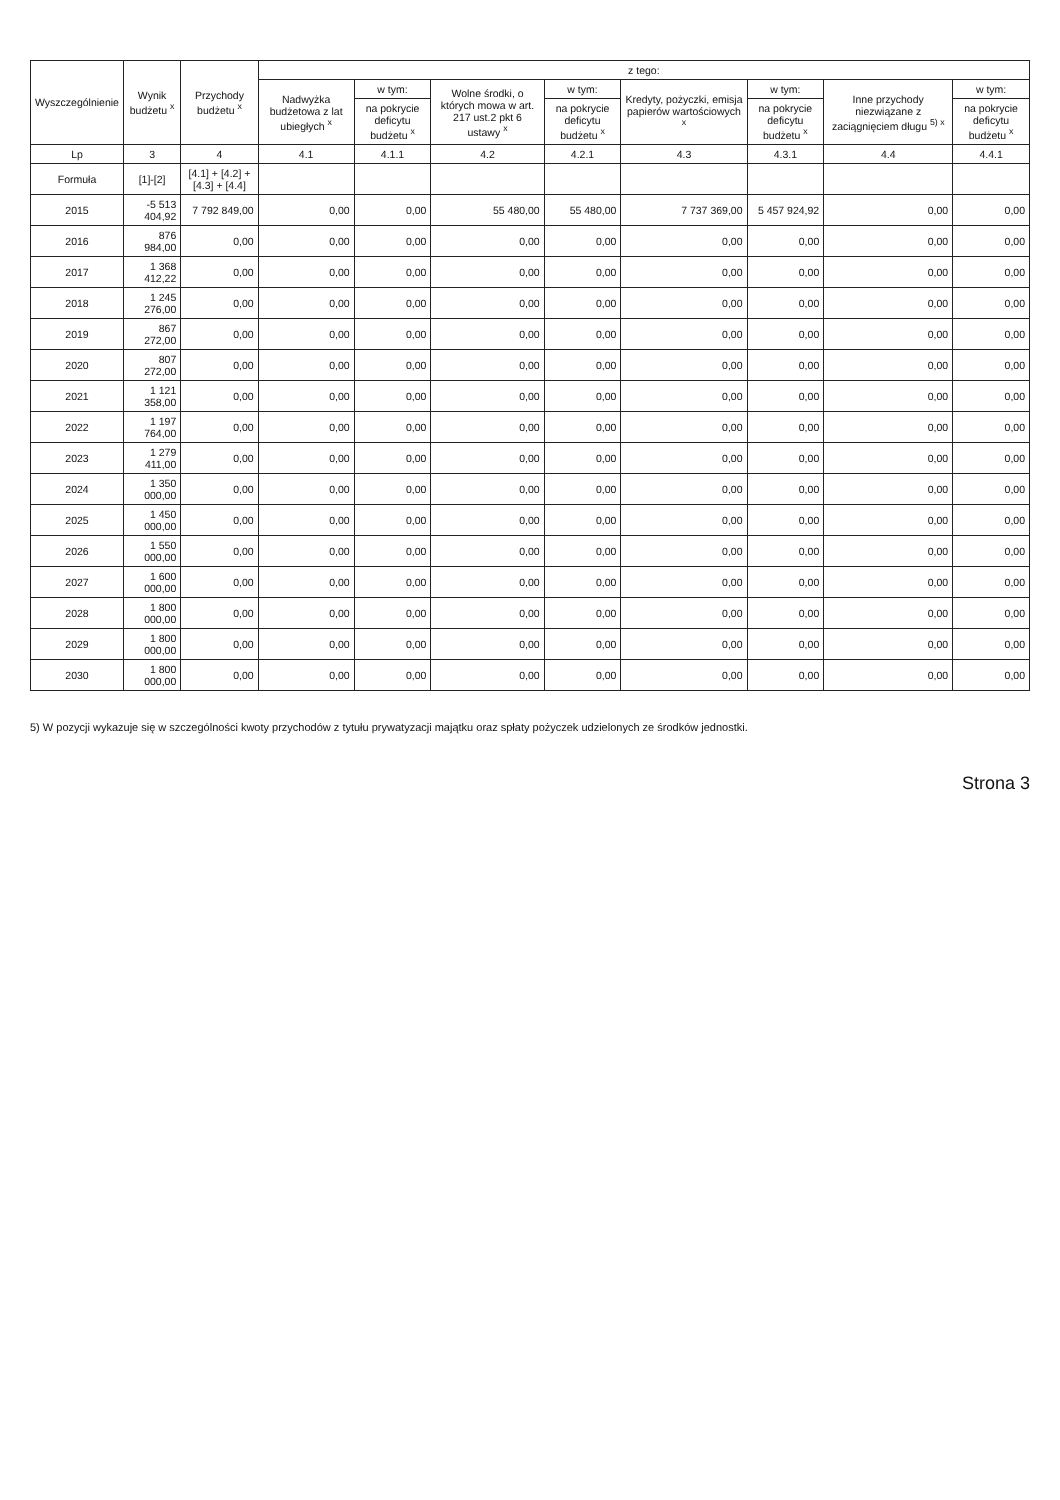| Wyszczególnienie | Wynik budżetu <sup>x</sup> | Przychody budżetu <sup>x</sup> | z tego: | | | | | | | |
| --- | --- | --- | --- | --- | --- | --- | --- | --- | --- | --- |
| | | | Nadwyżka budżetowa z lat ubiegłych <sup>x</sup> | w tym: | Wolne środki, o których mowa w art. 217 ust.2 pkt 6 ustawy <sup>x</sup> | w tym: | Kredyty, pożyczki, emisja papierów wartościowych <sup>x</sup> | w tym: | Inne przychody niezwiązane z zaciągnięciem długu <sup>5) x</sup> | w tym: |
| | | | | na pokrycie deficytu budżetu <sup>x</sup> | | na pokrycie deficytu budżetu <sup>x</sup> | | na pokrycie deficytu budżetu <sup>x</sup> | | na pokrycie deficytu budżetu <sup>x</sup> |
| Lp | 3 | 4 | 4.1 | 4.1.1 | 4.2 | 4.2.1 | 4.3 | 4.3.1 | 4.4 | 4.4.1 |
| Formuła | [1]-[2] | [4.1] + [4.2] + [4.3] + [4.4] | | | | | | | | |
| 2015 | -5 513 404,92 | 7 792 849,00 | 0,00 | 0,00 | 55 480,00 | 55 480,00 | 7 737 369,00 | 5 457 924,92 | 0,00 | 0,00 |
| 2016 | 876 984,00 | 0,00 | 0,00 | 0,00 | 0,00 | 0,00 | 0,00 | 0,00 | 0,00 | 0,00 |
| 2017 | 1 368 412,22 | 0,00 | 0,00 | 0,00 | 0,00 | 0,00 | 0,00 | 0,00 | 0,00 | 0,00 |
| 2018 | 1 245 276,00 | 0,00 | 0,00 | 0,00 | 0,00 | 0,00 | 0,00 | 0,00 | 0,00 | 0,00 |
| 2019 | 867 272,00 | 0,00 | 0,00 | 0,00 | 0,00 | 0,00 | 0,00 | 0,00 | 0,00 | 0,00 |
| 2020 | 807 272,00 | 0,00 | 0,00 | 0,00 | 0,00 | 0,00 | 0,00 | 0,00 | 0,00 | 0,00 |
| 2021 | 1 121 358,00 | 0,00 | 0,00 | 0,00 | 0,00 | 0,00 | 0,00 | 0,00 | 0,00 | 0,00 |
| 2022 | 1 197 764,00 | 0,00 | 0,00 | 0,00 | 0,00 | 0,00 | 0,00 | 0,00 | 0,00 | 0,00 |
| 2023 | 1 279 411,00 | 0,00 | 0,00 | 0,00 | 0,00 | 0,00 | 0,00 | 0,00 | 0,00 | 0,00 |
| 2024 | 1 350 000,00 | 0,00 | 0,00 | 0,00 | 0,00 | 0,00 | 0,00 | 0,00 | 0,00 | 0,00 |
| 2025 | 1 450 000,00 | 0,00 | 0,00 | 0,00 | 0,00 | 0,00 | 0,00 | 0,00 | 0,00 | 0,00 |
| 2026 | 1 550 000,00 | 0,00 | 0,00 | 0,00 | 0,00 | 0,00 | 0,00 | 0,00 | 0,00 | 0,00 |
| 2027 | 1 600 000,00 | 0,00 | 0,00 | 0,00 | 0,00 | 0,00 | 0,00 | 0,00 | 0,00 | 0,00 |
| 2028 | 1 800 000,00 | 0,00 | 0,00 | 0,00 | 0,00 | 0,00 | 0,00 | 0,00 | 0,00 | 0,00 |
| 2029 | 1 800 000,00 | 0,00 | 0,00 | 0,00 | 0,00 | 0,00 | 0,00 | 0,00 | 0,00 | 0,00 |
| 2030 | 1 800 000,00 | 0,00 | 0,00 | 0,00 | 0,00 | 0,00 | 0,00 | 0,00 | 0,00 | 0,00 |
5) W pozycji wykazuje się w szczególności kwoty przychodów z tytułu prywatyzacji majątku oraz spłaty pożyczek udzielonych ze środków jednostki.
Strona 3